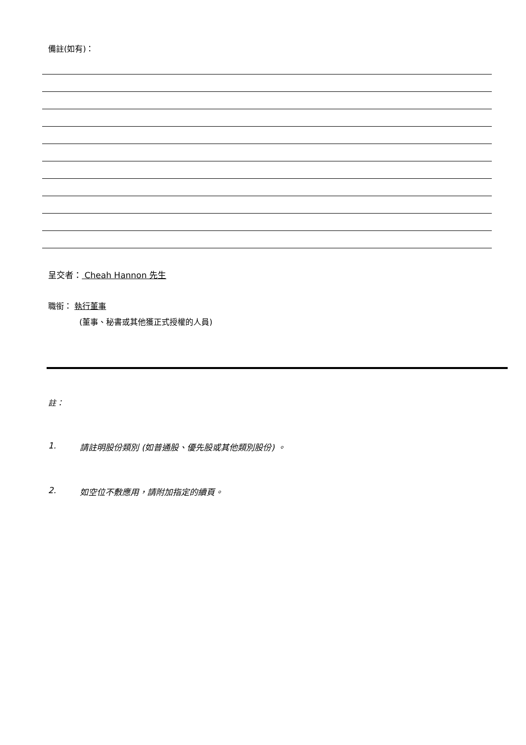備註(如有)：
呈交者： Cheah Hannon 先生
職銜： 執行董事
(董事、秘書或其他獲正式授權的人員)
註：
1. 請註明股份類別 (如普通股、優先股或其他類別股份) 。
2. 如空位不敷應用，請附加指定的續頁。